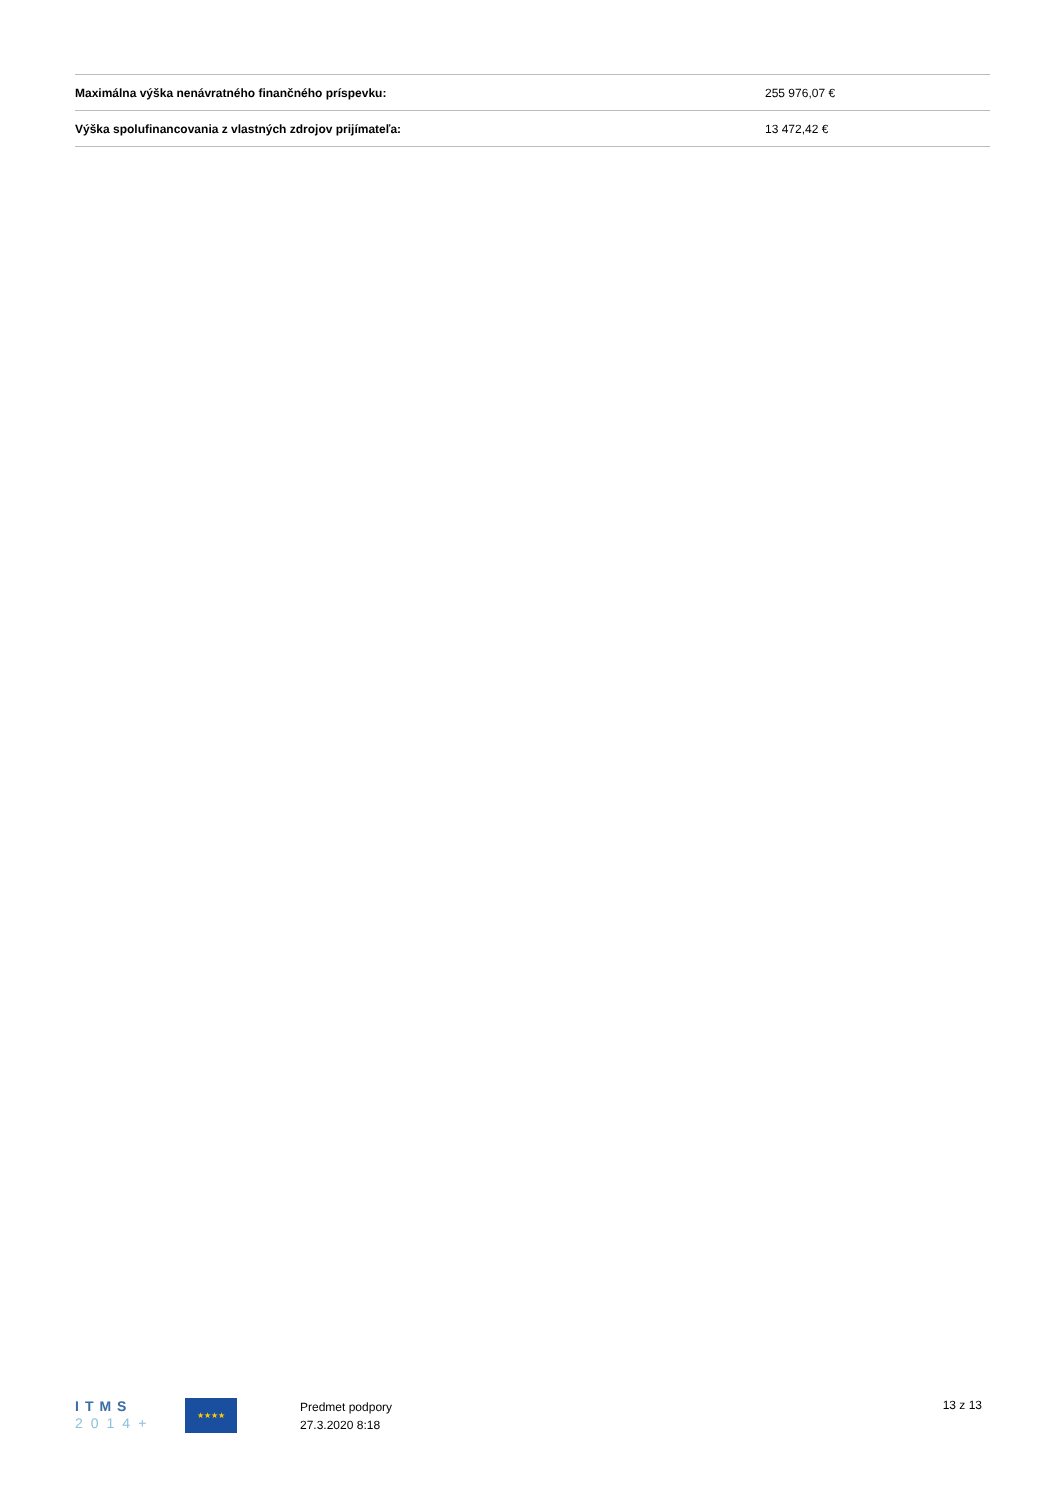| Maximálna výška nenávratného finančného príspevku: | 255 976,07 € |
| Výška spolufinancovania z vlastných zdrojov prijímateľa: | 13 472,42 € |
ITMS
2014+
★★★★
Predmet podpory
27.3.2020 8:18
13 z 13